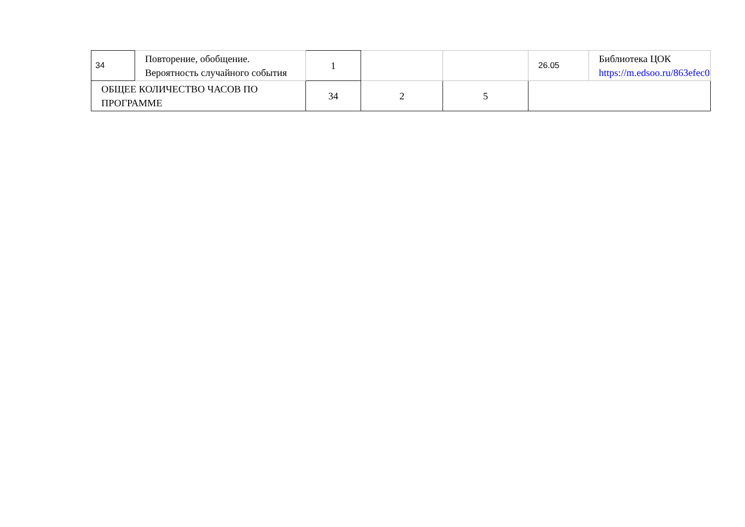| 34 | Повторение, обобщение. Вероятность случайного события | 1 | | | 26.05 | Библиотека ЦОК https://m.edsoo.ru/863efec0 |
| ОБЩЕЕ КОЛИЧЕСТВО ЧАСОВ ПО ПРОГРАММЕ | | 34 | 2 | 5 | | |